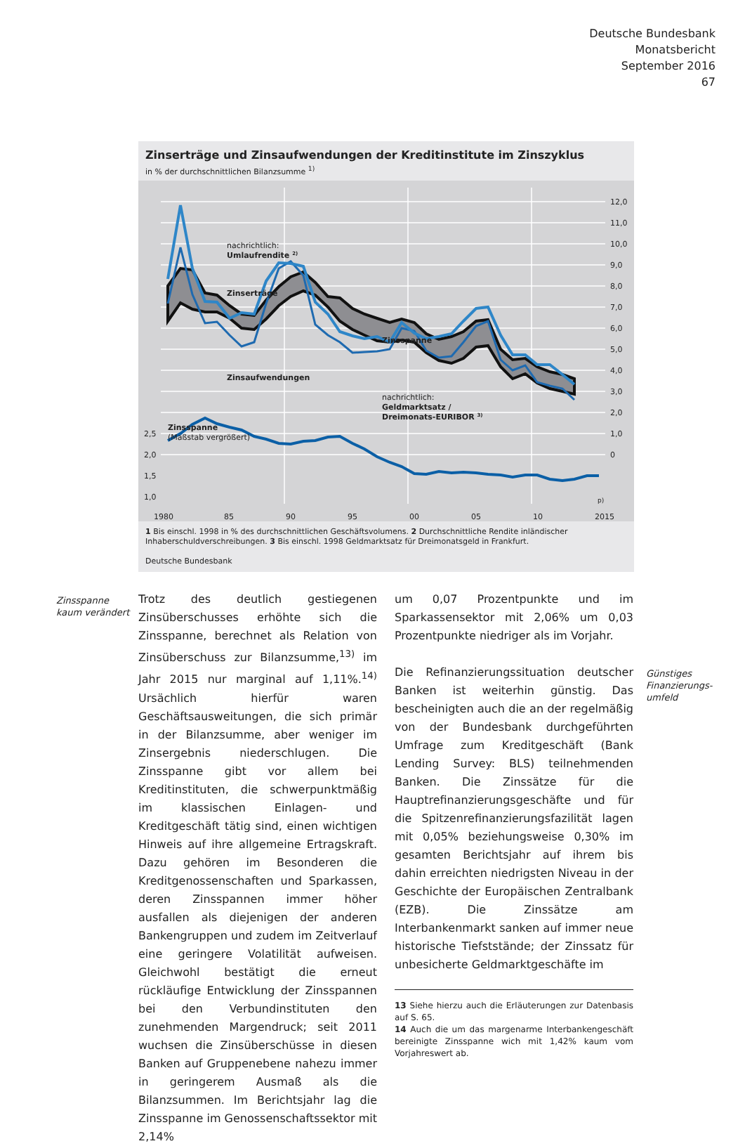Deutsche Bundesbank
Monatsbericht
September 2016
67
Zinserträge und Zinsaufwendungen der Kreditinstitute im Zinszyklus
in % der durchschnittlichen Bilanzsumme <sup>1)</sup>
12,0
11,0
10,0
9,0
8,0
7,0
6,0
5,0
4,0
3,0
2,0
1,0
0
2,5
2,0
1,5
1,0
nachrichtlich:
Umlaufrendite 2)
Zinserträge
Zinsspanne
Zinsaufwendungen
nachrichtlich:
Geldmarktsatz /
Dreimonats-EURIBOR 3)
Zinsspanne
(Maßstab vergrößert)
1980
85
90
95
00
05
10
2015
p)
1 Bis einschl. 1998 in % des durchschnittlichen Geschäftsvolumens. 2 Durchschnittliche Rendite inländischer Inhaberschuldverschreibungen. 3 Bis einschl. 1998 Geldmarktsatz für Dreimonatsgeld in Frankfurt.
Deutsche Bundesbank
Zinsspanne
kaum verändert
Trotz des deutlich gestiegenen Zinsüberschusses erhöhte sich die Zinsspanne, berechnet als Relation von Zinsüberschuss zur Bilanzsumme,<sup>13)</sup> im Jahr 2015 nur marginal auf 1,11%.<sup>14)</sup> Ursächlich hierfür waren Geschäftsausweitungen, die sich primär in der Bilanzsumme, aber weniger im Zinsergebnis niederschlugen. Die Zinsspanne gibt vor allem bei Kreditinstituten, die schwerpunktmäßig im klassischen Einlagen- und Kreditgeschäft tätig sind, einen wichtigen Hinweis auf ihre allgemeine Ertragskraft. Dazu gehören im Besonderen die Kreditgenossenschaften und Sparkassen, deren Zinsspannen immer höher ausfallen als diejenigen der anderen Bankengruppen und zudem im Zeitverlauf eine geringere Volatilität aufweisen. Gleichwohl bestätigt die erneut rückläufige Entwicklung der Zinsspannen bei den Verbundinstituten den zunehmenden Margendruck; seit 2011 wuchsen die Zinsüberschüsse in diesen Banken auf Gruppenebene nahezu immer in geringerem Ausmaß als die Bilanzsummen. Im Berichtsjahr lag die Zinsspanne im Genossenschaftssektor mit 2,14%
um 0,07 Prozentpunkte und im Sparkassensektor mit 2,06% um 0,03 Prozentpunkte niedriger als im Vorjahr.
Die Refinanzierungssituation deutscher Banken ist weiterhin günstig. Das bescheinigten auch die an der regelmäßig von der Bundesbank durchgeführten Umfrage zum Kreditgeschäft (Bank Lending Survey: BLS) teilnehmenden Banken. Die Zinssätze für die Hauptrefinanzierungsgeschäfte und für die Spitzenrefinanzierungsfazilität lagen mit 0,05% beziehungsweise 0,30% im gesamten Berichtsjahr auf ihrem bis dahin erreichten niedrigsten Niveau in der Geschichte der Europäischen Zentralbank (EZB). Die Zinssätze am Interbankenmarkt sanken auf immer neue historische Tiefststände; der Zinssatz für unbesicherte Geldmarktgeschäfte im
13 Siehe hierzu auch die Erläuterungen zur Datenbasis auf S. 65.
14 Auch die um das margenarme Interbankengeschäft bereinigte Zinsspanne wich mit 1,42% kaum vom Vorjahreswert ab.
Günstiges
Finanzierungs-
umfeld